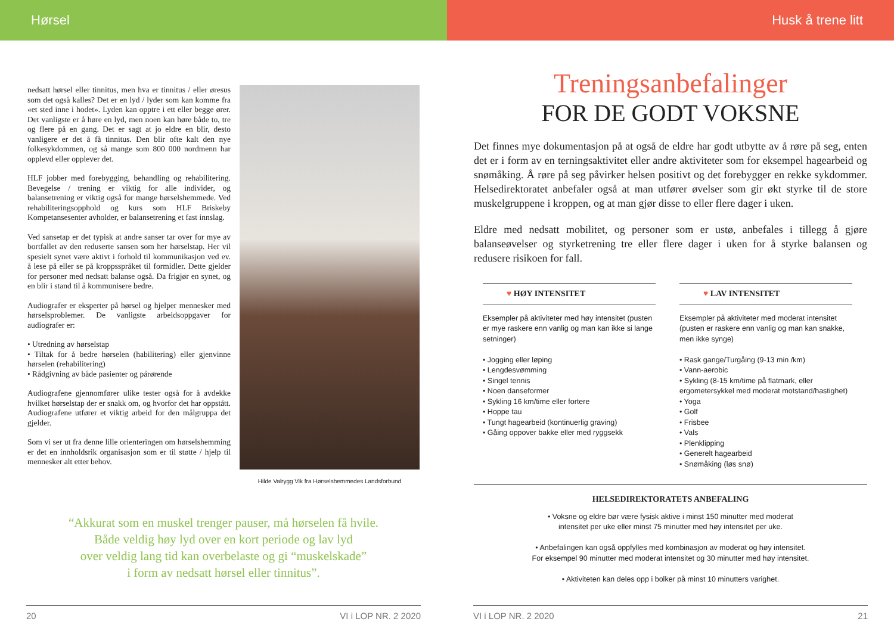Hørsel
nedsatt hørsel eller tinnitus, men hva er tinnitus / eller øresus som det også kalles? Det er en lyd / lyder som kan komme fra «et sted inne i hodet». Lyden kan opptre i ett eller begge ører. Det vanligste er å høre en lyd, men noen kan høre både to, tre og flere på en gang. Det er sagt at jo eldre en blir, desto vanligere er det å få tinnitus. Den blir ofte kalt den nye folkesykdommen, og så mange som 800 000 nordmenn har opplevd eller opplever det.
HLF jobber med forebygging, behandling og rehabilitering. Bevegelse / trening er viktig for alle individer, og balansetrening er viktig også for mange hørselshemmede. Ved rehabiliteringsopphold og kurs som HLF Briskeby Kompetansesenter avholder, er balansetrening et fast innslag.
Ved sansetap er det typisk at andre sanser tar over for mye av bortfallet av den reduserte sansen som her hørselstap. Her vil spesielt synet være aktivt i forhold til kommunikasjon ved ev. å lese på eller se på kroppsspråket til formidler. Dette gjelder for personer med nedsatt balanse også. Da frigjør en synet, og en blir i stand til å kommunisere bedre.
Audiografer er eksperter på hørsel og hjelper mennesker med hørselsproblemer. De vanligste arbeidsoppgaver for audiografer er:
• Utredning av hørselstap
• Tiltak for å bedre hørselen (habilitering) eller gjenvinne hørselen (rehabilitering)
• Rådgivning av både pasienter og pårørende
Audiografene gjennomfører ulike tester også for å avdekke hvilket hørselstap der er snakk om, og hvorfor det har oppstått. Audiografene utfører et viktig arbeid for den målgruppa det gjelder.
Som vi ser ut fra denne lille orienteringen om hørselshemming er det en innholdsrik organisasjon som er til støtte / hjelp til mennesker alt etter behov.
Hilde Valrygg Vik fra Hørselshemmedes Landsforbund
“Akkurat som en muskel trenger pauser, må hørselen få hvile.
Både veldig høy lyd over en kort periode og lav lyd
over veldig lang tid kan overbelaste og gi “muskelskade”
i form av nedsatt hørsel eller tinnitus”.
20 VI i LOP NR. 2 2020
Husk å trene litt
Treningsanbefalinger
FOR DE GODT VOKSNE
Det finnes mye dokumentasjon på at også de eldre har godt utbytte av å røre på seg, enten det er i form av en terningsaktivitet eller andre aktiviteter som for eksempel hagearbeid og snømåking. Å røre på seg påvirker helsen positivt og det forebygger en rekke sykdommer. Helsedirektoratet anbefaler også at man utfører øvelser som gir økt styrke til de store muskelgruppene i kroppen, og at man gjør disse to eller flere dager i uken.
Eldre med nedsatt mobilitet, og personer som er ustø, anbefales i tillegg å gjøre balanseøvelser og styrketrening tre eller flere dager i uken for å styrke balansen og redusere risikoen for fall.
♥ HØY INTENSITET
Eksempler på aktiviteter med høy intensitet (pusten er mye raskere enn vanlig og man kan ikke si lange setninger)
• Jogging eller løping
• Lengdesvømming
• Singel tennis
• Noen danseformer
• Sykling 16 km/time eller fortere
• Hoppe tau
• Tungt hagearbeid (kontinuerlig graving)
• Gåing oppover bakke eller med ryggsekk
♥ LAV INTENSITET
Eksempler på aktiviteter med moderat intensitet (pusten er raskere enn vanlig og man kan snakke, men ikke synge)
• Rask gange/Turgåing (9-13 min /km)
• Vann-aerobic
• Sykling (8-15 km/time på flatmark, eller ergometersykkel med moderat motstand/hastighet)
• Yoga
• Golf
• Frisbee
• Vals
• Plenklipping
• Generelt hagearbeid
• Snømåking (løs snø)
HELSEDIREKTORATETS ANBEFALING
• Voksne og eldre bør være fysisk aktive i minst 150 minutter med moderat
intensitet per uke eller minst 75 minutter med høy intensitet per uke.
• Anbefalingen kan også oppfylles med kombinasjon av moderat og høy intensitet.
For eksempel 90 minutter med moderat intensitet og 30 minutter med høy intensitet.
• Aktiviteten kan deles opp i bolker på minst 10 minutters varighet.
VI i LOP NR. 2 2020 21